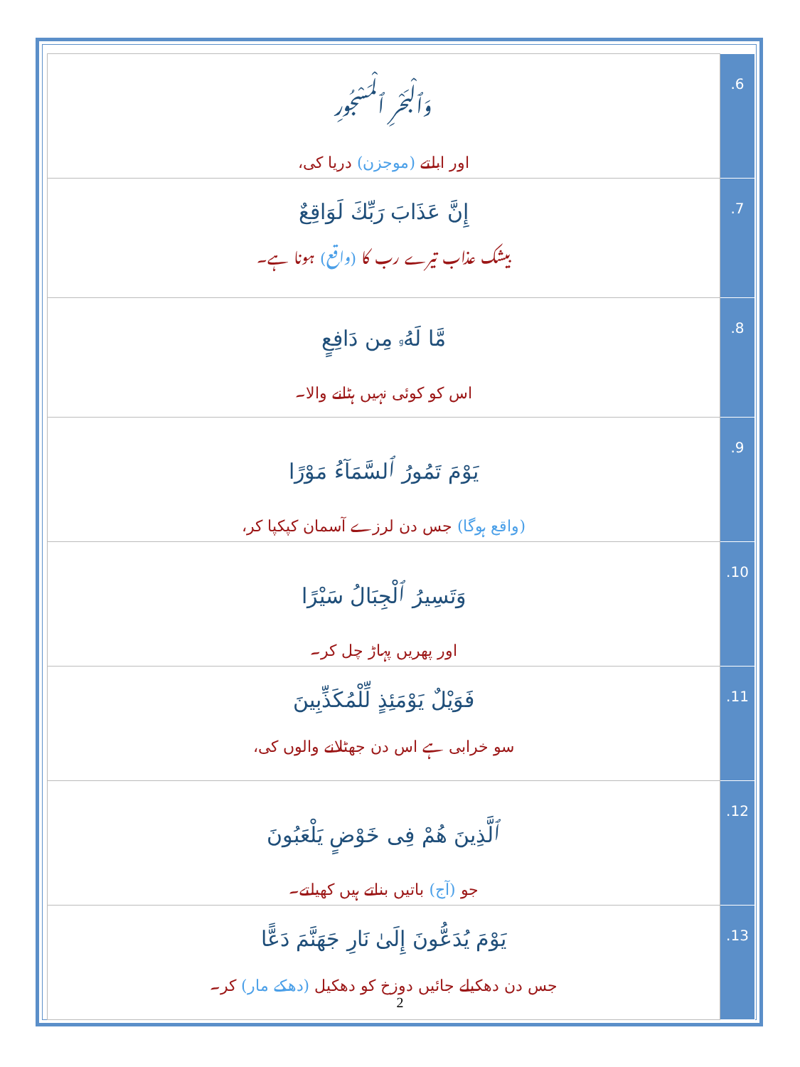| وَٱلْبَحْرِ ٱلْمَسْجُورِ اور ابلتے (موجزن) دریا کی، | .6 |
| إِنَّ عَذَابَ رَبِّكَ لَوَاقِعٌ بیشک عذاب تیرے رب کا (واقع) ہونا ہے۔ | .7 |
| مَّا لَهُۥ مِن دَافِعٍ اس کو کوئی نہیں ہٹانے والا۔ | .8 |
| يَوْمَ تَمُورُ ٱلسَّمَآءُ مَوْرًا (واقع ہوگا) جس دن لرزے آسمان کپکپا کر، | .9 |
| وَتَسِيرُ ٱلْجِبَالُ سَيْرًا اور پھریں پہاڑ چل کر۔ | .10 |
| فَوَيْلٌ يَوْمَئِذٍ لِّلْمُكَذِّبِينَ سو خرابی ہے اس دن جھٹلانے والوں کی، | .11 |
| ٱلَّذِينَ هُمْ فِى خَوْضٍ يَلْعَبُونَ جو (آج) باتیں بناتے ہیں کھیلتے۔ | .12 |
| يَوْمَ يُدَعُّونَ إِلَىٰ نَارِ جَهَنَّمَ دَعًّا جس دن دھکیلے جائیں دوزخ کو دھکیل (دھکے مار) کر۔ | .13 |
2